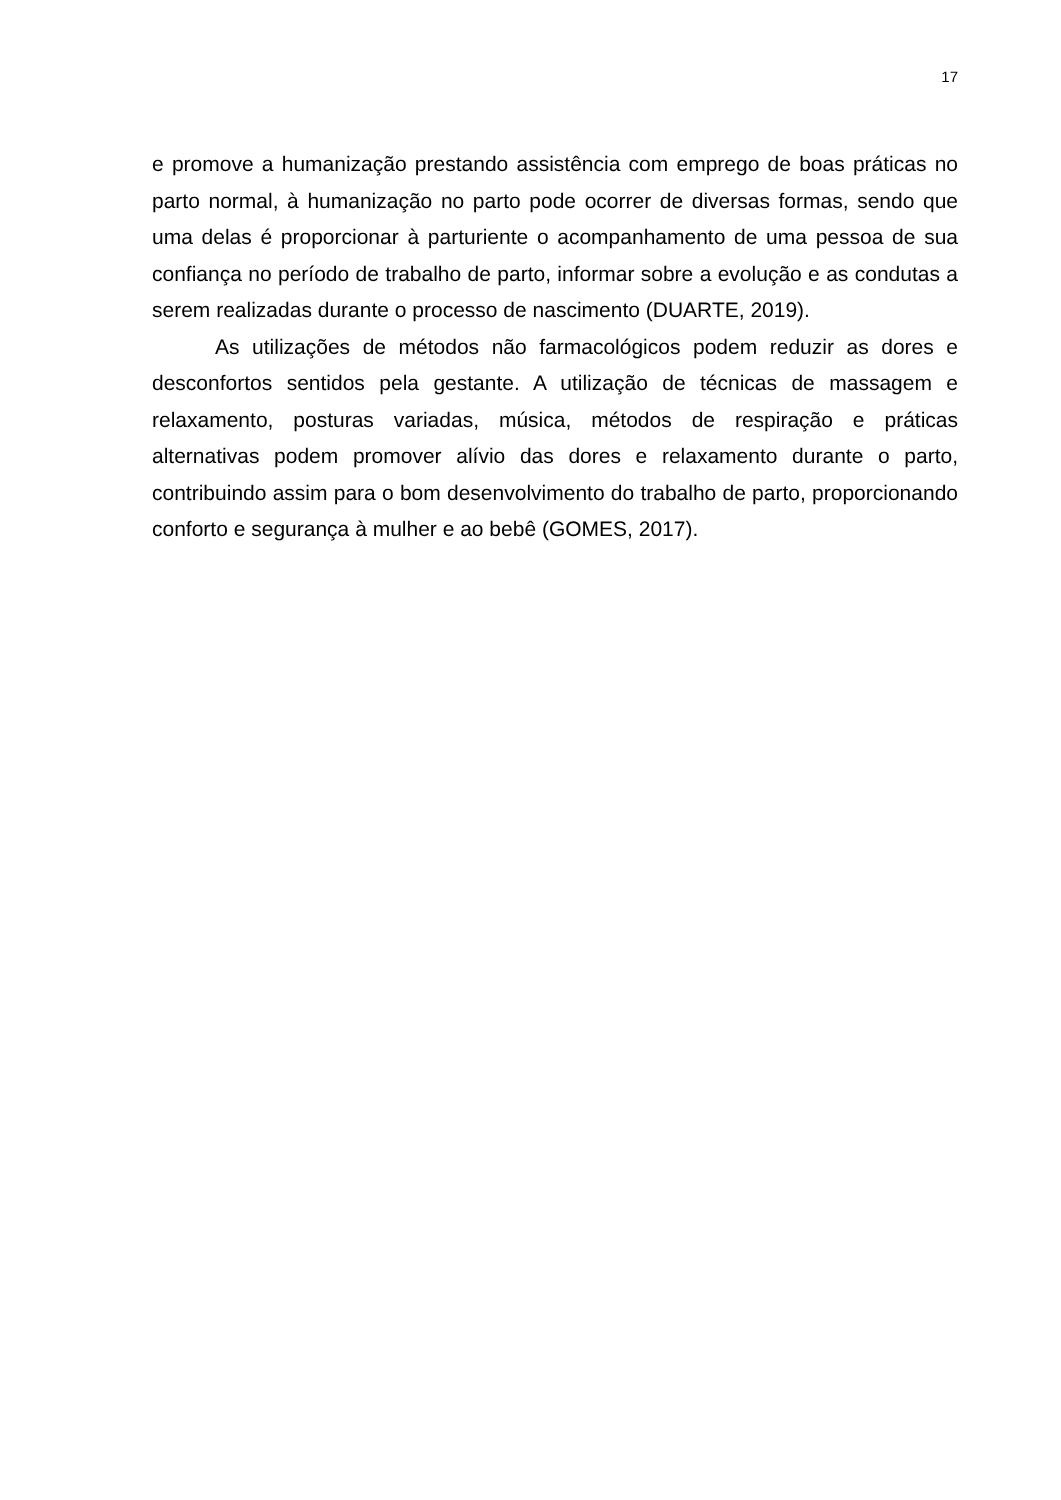17
e promove a humanização prestando assistência com emprego de boas práticas no parto normal, à humanização no parto pode ocorrer de diversas formas, sendo que uma delas é proporcionar à parturiente o acompanhamento de uma pessoa de sua confiança no período de trabalho de parto, informar sobre a evolução e as condutas a serem realizadas durante o processo de nascimento (DUARTE, 2019).
As utilizações de métodos não farmacológicos podem reduzir as dores e desconfortos sentidos pela gestante. A utilização de técnicas de massagem e relaxamento, posturas variadas, música, métodos de respiração e práticas alternativas podem promover alívio das dores e relaxamento durante o parto, contribuindo assim para o bom desenvolvimento do trabalho de parto, proporcionando conforto e segurança à mulher e ao bebê (GOMES, 2017).